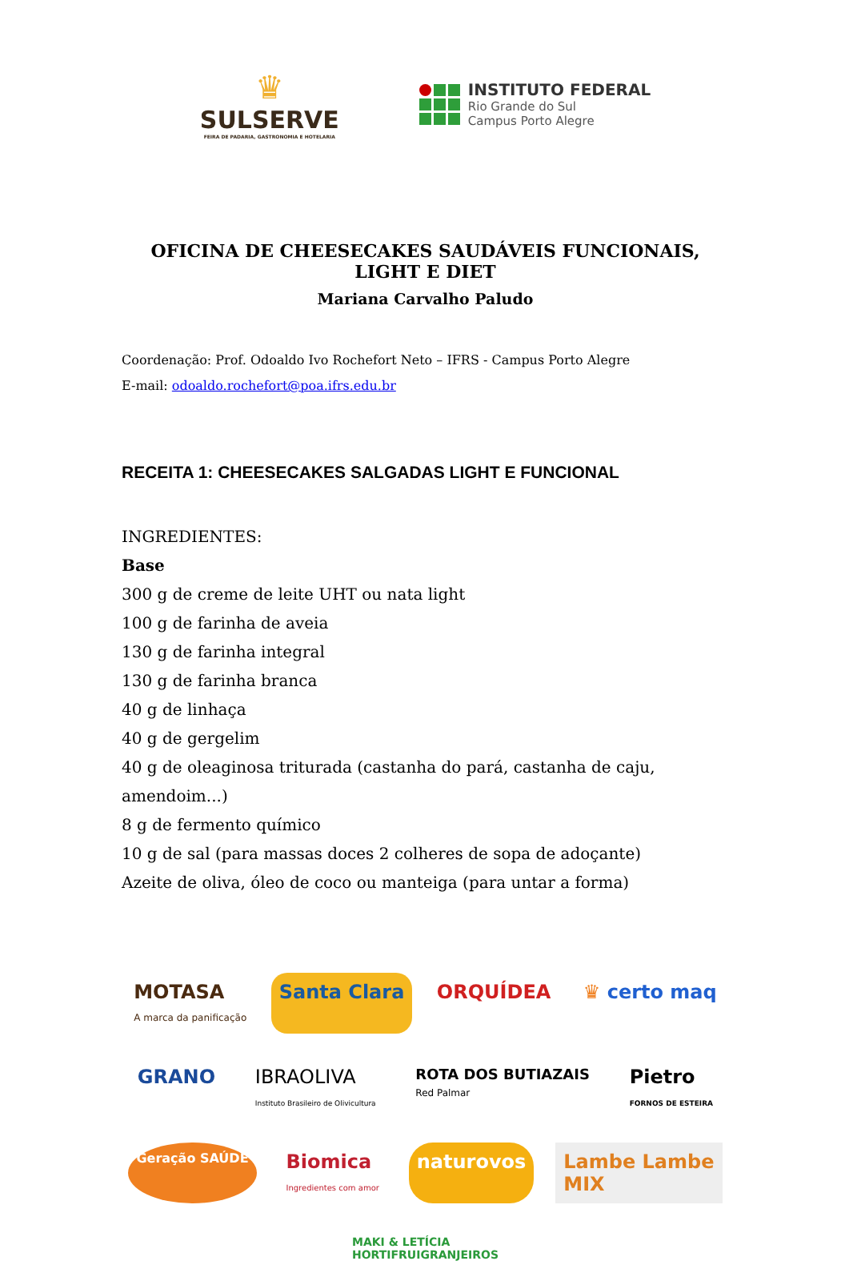♛
SULSERVE
FEIRA DE PADARIA, GASTRONOMIA E HOTELARIA
INSTITUTO FEDERAL
Rio Grande do Sul
Campus Porto Alegre
OFICINA DE CHEESECAKES SAUDÁVEIS FUNCIONAIS, LIGHT E DIET
Mariana Carvalho Paludo
Coordenação: Prof. Odoaldo Ivo Rochefort Neto – IFRS - Campus Porto Alegre
E-mail: odoaldo.rochefort@poa.ifrs.edu.br
RECEITA 1: CHEESECAKES SALGADAS LIGHT E FUNCIONAL
INGREDIENTES:
Base
300 g de creme de leite UHT ou nata light
100 g de farinha de aveia
130 g de farinha integral
130 g de farinha branca
40 g de linhaça
40 g de gergelim
40 g de oleaginosa triturada (castanha do pará, castanha de caju, amendoim...)
8 g de fermento químico
10 g de sal (para massas doces 2 colheres de sopa de adoçante)
Azeite de oliva, óleo de coco ou manteiga (para untar a forma)
MOTASA
A marca da panificação
Santa Clara
ORQUÍDEA
♛ certo maq
GRANO
IBRAOLIVA
Instituto Brasileiro de Olivicultura
ROTA DOS BUTIAZAIS
Red Palmar
Pietro
FORNOS DE ESTEIRA
Geração SAÚDE
Biomica
Ingredientes com amor
naturovos
Lambe Lambe
MIX
MAKI & LETÍCIA
HORTIFRUIGRANJEIROS